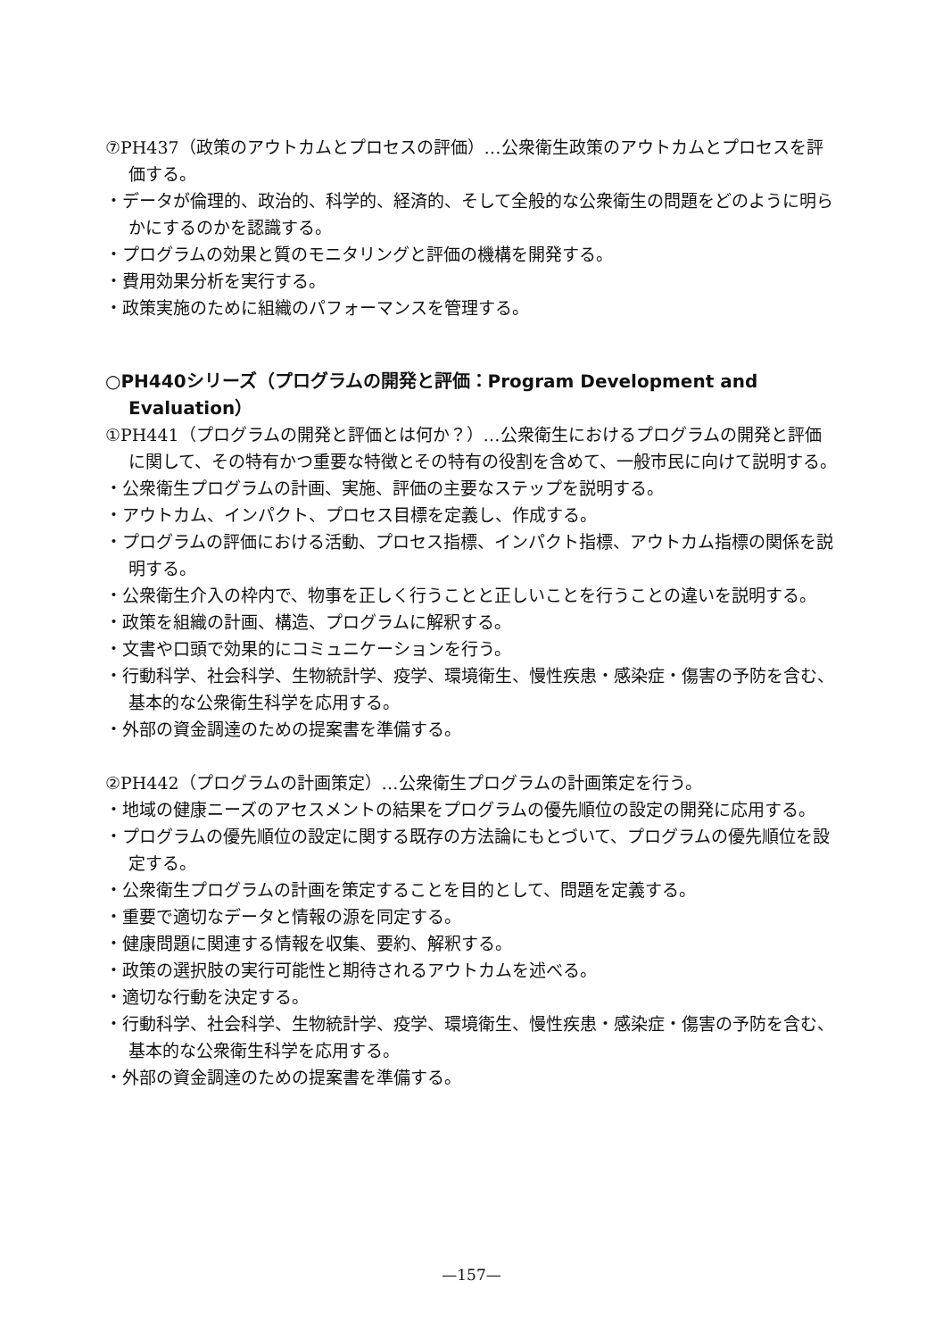⑦PH437（政策のアウトカムとプロセスの評価）…公衆衛生政策のアウトカムとプロセスを評価する。
・データが倫理的、政治的、科学的、経済的、そして全般的な公衆衛生の問題をどのように明らかにするのかを認識する。
・プログラムの効果と質のモニタリングと評価の機構を開発する。
・費用効果分析を実行する。
・政策実施のために組織のパフォーマンスを管理する。
○PH440シリーズ（プログラムの開発と評価：Program Development and Evaluation）
①PH441（プログラムの開発と評価とは何か？）…公衆衛生におけるプログラムの開発と評価に関して、その特有かつ重要な特徴とその特有の役割を含めて、一般市民に向けて説明する。
・公衆衛生プログラムの計画、実施、評価の主要なステップを説明する。
・アウトカム、インパクト、プロセス目標を定義し、作成する。
・プログラムの評価における活動、プロセス指標、インパクト指標、アウトカム指標の関係を説明する。
・公衆衛生介入の枠内で、物事を正しく行うことと正しいことを行うことの違いを説明する。
・政策を組織の計画、構造、プログラムに解釈する。
・文書や口頭で効果的にコミュニケーションを行う。
・行動科学、社会科学、生物統計学、疫学、環境衛生、慢性疾患・感染症・傷害の予防を含む、基本的な公衆衛生科学を応用する。
・外部の資金調達のための提案書を準備する。
②PH442（プログラムの計画策定）…公衆衛生プログラムの計画策定を行う。
・地域の健康ニーズのアセスメントの結果をプログラムの優先順位の設定の開発に応用する。
・プログラムの優先順位の設定に関する既存の方法論にもとづいて、プログラムの優先順位を設定する。
・公衆衛生プログラムの計画を策定することを目的として、問題を定義する。
・重要で適切なデータと情報の源を同定する。
・健康問題に関連する情報を収集、要約、解釈する。
・政策の選択肢の実行可能性と期待されるアウトカムを述べる。
・適切な行動を決定する。
・行動科学、社会科学、生物統計学、疫学、環境衛生、慢性疾患・感染症・傷害の予防を含む、基本的な公衆衛生科学を応用する。
・外部の資金調達のための提案書を準備する。
—157—